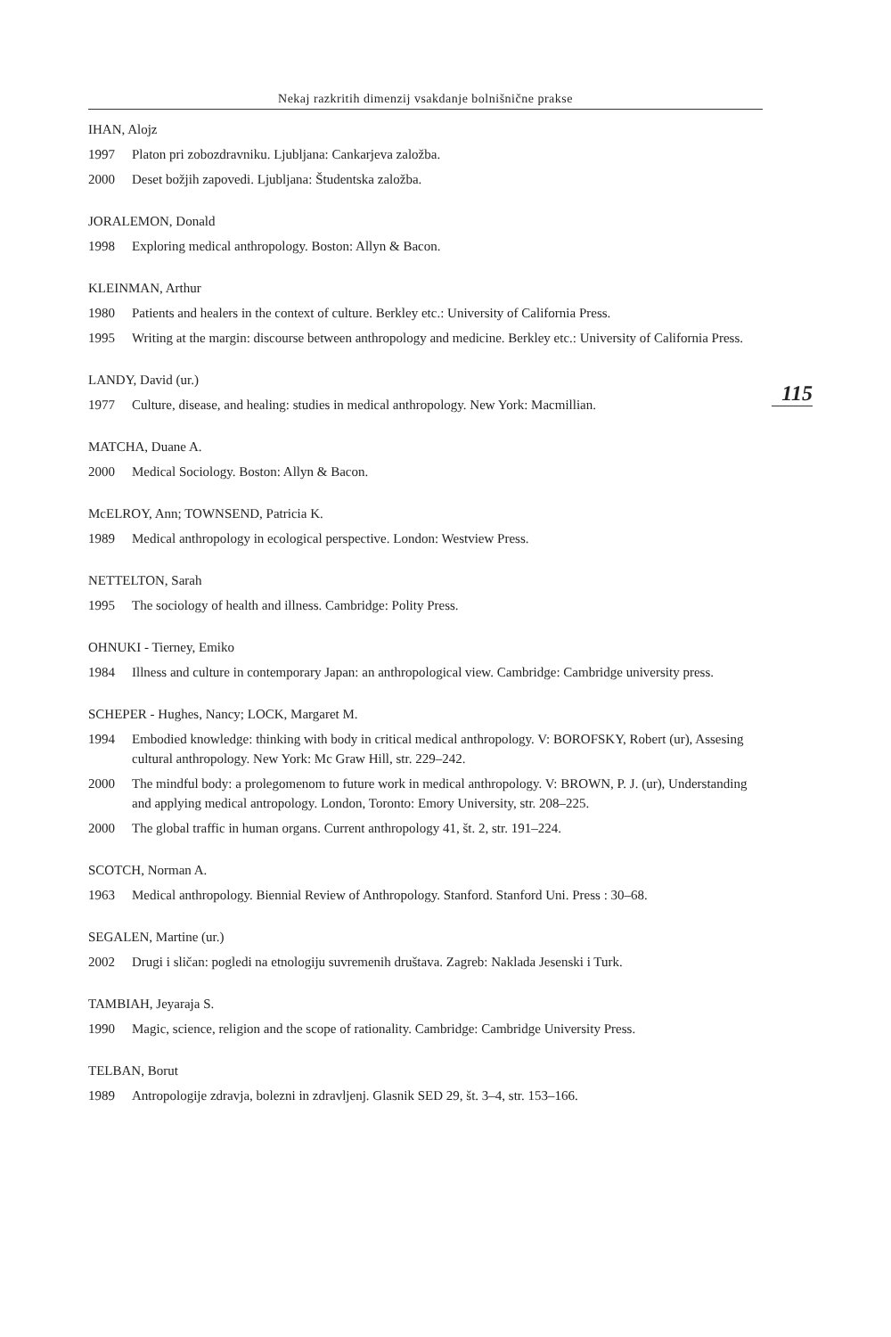Nekaj razkritih dimenzij vsakdanje bolnišnične prakse
115
IHAN, Alojz
1997 Platon pri zobozdravniku. Ljubljana: Cankarjeva založba.
2000 Deset božjih zapovedi. Ljubljana: Študentska založba.
JORALEMON, Donald
1998 Exploring medical anthropology. Boston: Allyn & Bacon.
KLEINMAN, Arthur
1980 Patients and healers in the context of culture. Berkley etc.: University of California Press.
1995 Writing at the margin: discourse between anthropology and medicine. Berkley etc.: University of California Press.
LANDY, David (ur.)
1977 Culture, disease, and healing: studies in medical anthropology. New York: Macmillian.
MATCHA, Duane A.
2000 Medical Sociology. Boston: Allyn & Bacon.
McELROY, Ann; TOWNSEND, Patricia K.
1989 Medical anthropology in ecological perspective. London: Westview Press.
NETTELTON, Sarah
1995 The sociology of health and illness. Cambridge: Polity Press.
OHNUKI - Tierney, Emiko
1984 Illness and culture in contemporary Japan: an anthropological view. Cambridge: Cambridge university press.
SCHEPER - Hughes, Nancy; LOCK, Margaret M.
1994 Embodied knowledge: thinking with body in critical medical anthropology. V: BOROFSKY, Robert (ur), Assesing cultural anthropology. New York: Mc Graw Hill, str. 229–242.
2000 The mindful body: a prolegomenom to future work in medical anthropology. V: BROWN, P. J. (ur), Understanding and applying medical antropology. London, Toronto: Emory University, str. 208–225.
2000 The global traffic in human organs. Current anthropology 41, št. 2, str. 191–224.
SCOTCH, Norman A.
1963 Medical anthropology. Biennial Review of Anthropology. Stanford. Stanford Uni. Press : 30–68.
SEGALEN, Martine (ur.)
2002 Drugi i sličan: pogledi na etnologiju suvremenih društava. Zagreb: Naklada Jesenski i Turk.
TAMBIAH, Jeyaraja S.
1990 Magic, science, religion and the scope of rationality. Cambridge: Cambridge University Press.
TELBAN, Borut
1989 Antropologije zdravja, bolezni in zdravljenj. Glasnik SED 29, št. 3–4, str. 153–166.